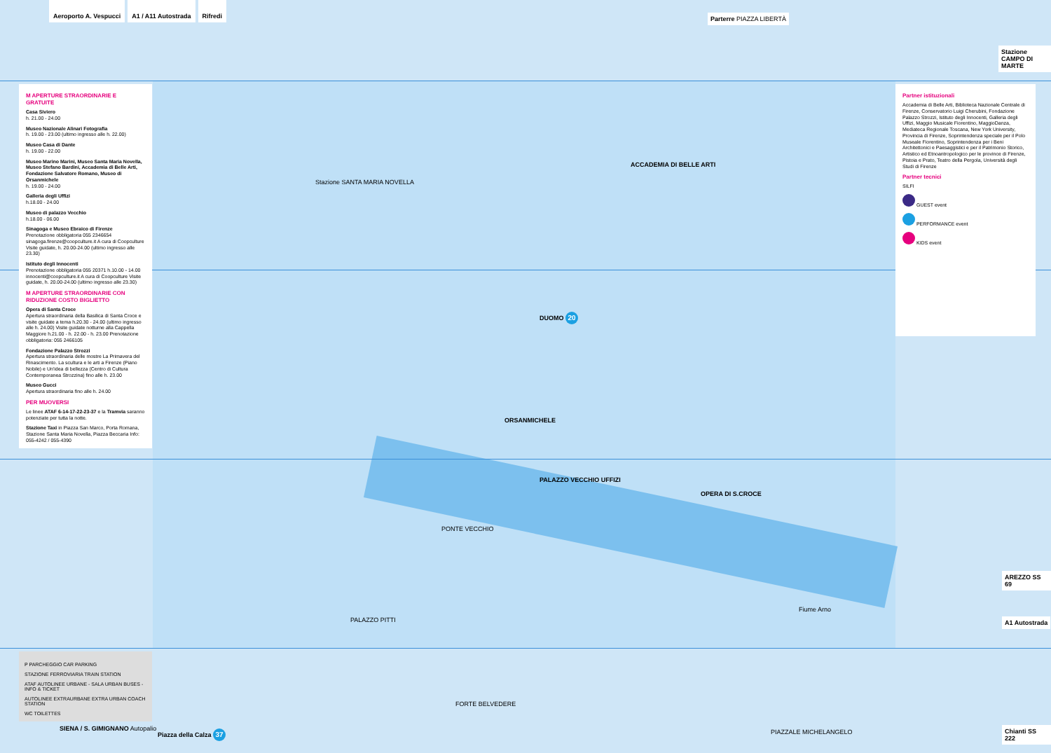Aeroporto A. Vespucci A1 / A11 Autostrada Rifredi
Parterre PIAZZA LIBERTÀ
Stazione CAMPO DI MARTE
M APERTURE STRAORDINARIE E GRATUITE
Casa Siviero
h. 21.00 - 24.00
Museo Nazionale Alinari Fotografia
h. 19.00 - 23.00 (ultimo ingresso alle h. 22.00)
Museo Casa di Dante
h. 19.00 - 22.00
Museo Marino Marini, Museo Santa Maria Novella, Museo Stefano Bardini, Accademia di Belle Arti, Fondazione Salvatore Romano, Museo di Orsanmichele
h. 19.00 - 24.00
Galleria degli Uffizi
h.18.00 - 24.00
Museo di palazzo Vecchio
h.18.00 - 06.00
Sinagoga e Museo Ebraico di Firenze
Prenotazione obbligatoria 055 2346654 sinagoga.firenze@coopculture.it A cura di Coopculture Visite guidate, h. 20.00-24.00 (ultimo ingresso alle 23.30)
Istituto degli Innocenti
Prenotazione obbligatoria 055 20371 h.10.00 - 14.00 innocenti@coopculture.it A cura di Coopculture Visite guidate, h. 20.00-24.00 (ultimo ingresso alle 23.30)
M APERTURE STRAORDINARIE CON RIDUZIONE COSTO BIGLIETTO
Opera di Santa Croce
Apertura straordinaria della Basilica di Santa Croce e visite guidate a tema h.20.30 - 24.00 (ultimo ingresso alle h. 24.00) Visite guidate notturne alla Cappella Maggiore h.21.00 - h. 22.00 - h. 23.00 Prenotazione obbligatoria: 055 2466105
Fondazione Palazzo Strozzi
Apertura straordinaria delle mostre La Primavera del Rinascimento. La scultura e le arti a Firenze (Piano Nobile) e Un'idea di bellezza (Centro di Cultura Contemporanea Strozzina) fino alle h. 23.00
Museo Gucci
Apertura straordinaria fino alle h. 24.00
PER MUOVERSI
Le linee ATAF 6-14-17-22-23-37 e la Tramvia saranno potenziate per tutta la notte.
Stazione Taxi in Piazza San Marco, Porta Romana, Stazione Santa Maria Novella, Piazza Beccaria Info: 055-4242 / 055-4390
Partner istituzionali
Accademia di Belle Arti, Biblioteca Nazionale Centrale di Firenze, Conservatorio Luigi Cherubini, Fondazione Palazzo Strozzi, Istituto degli Innocenti, Galleria degli Uffizi, Maggio Musicale Fiorentino, MaggioDanza, Mediateca Regionale Toscana, New York University, Provincia di Firenze, Soprintendenza speciale per il Polo Museale Fiorentino, Soprintendenza per i Beni Architettonici e Paesaggistici e per il Patrimonio Storico, Artistico ed Etnoantropologico per le province di Firenze, Pistoia e Prato, Teatro della Pergola, Università degli Studi di Firenze
Partner tecnici
SILFI
GUEST event
PERFORMANCE event
KIDS event
P PARCHEGGIO CAR PARKING
STAZIONE FERROVIARIA TRAIN STATION
ATAF AUTOLINEE URBANE - SALA URBAN BUSES - INFO & TICKET
AUTOLINEE EXTRAURBANE EXTRA URBAN COACH STATION
WC TOILETTES
Stazione SANTA MARIA NOVELLA
DUOMO 20
ACCADEMIA DI BELLE ARTI
ORSANMICHELE
PALAZZO VECCHIO UFFIZI
PONTE VECCHIO
PALAZZO PITTI
OPERA DI S.CROCE
Fiume Arno
FORTE BELVEDERE
PIAZZALE MICHELANGELO
SIENA / S. GIMIGNANO Autopalio Piazza della Calza 37
AREZZO SS 69
A1 Autostrada
Chianti SS 222